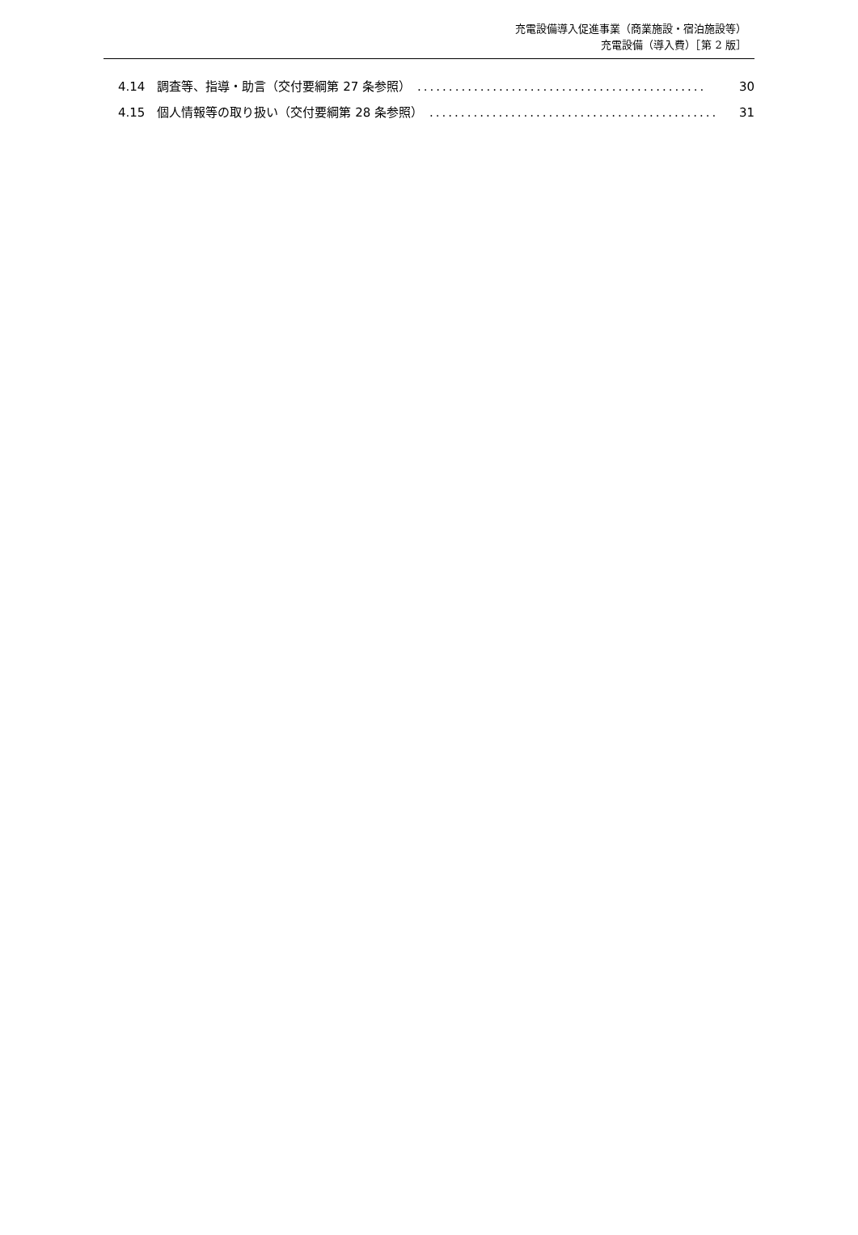充電設備導入促進事業（商業施設・宿泊施設等）
充電設備（導入費）［第 2 版］
4.14　調査等、指導・助言（交付要綱第 27 条参照）.............................................. 30
4.15　個人情報等の取り扱い（交付要綱第 28 条参照）.............................................. 31